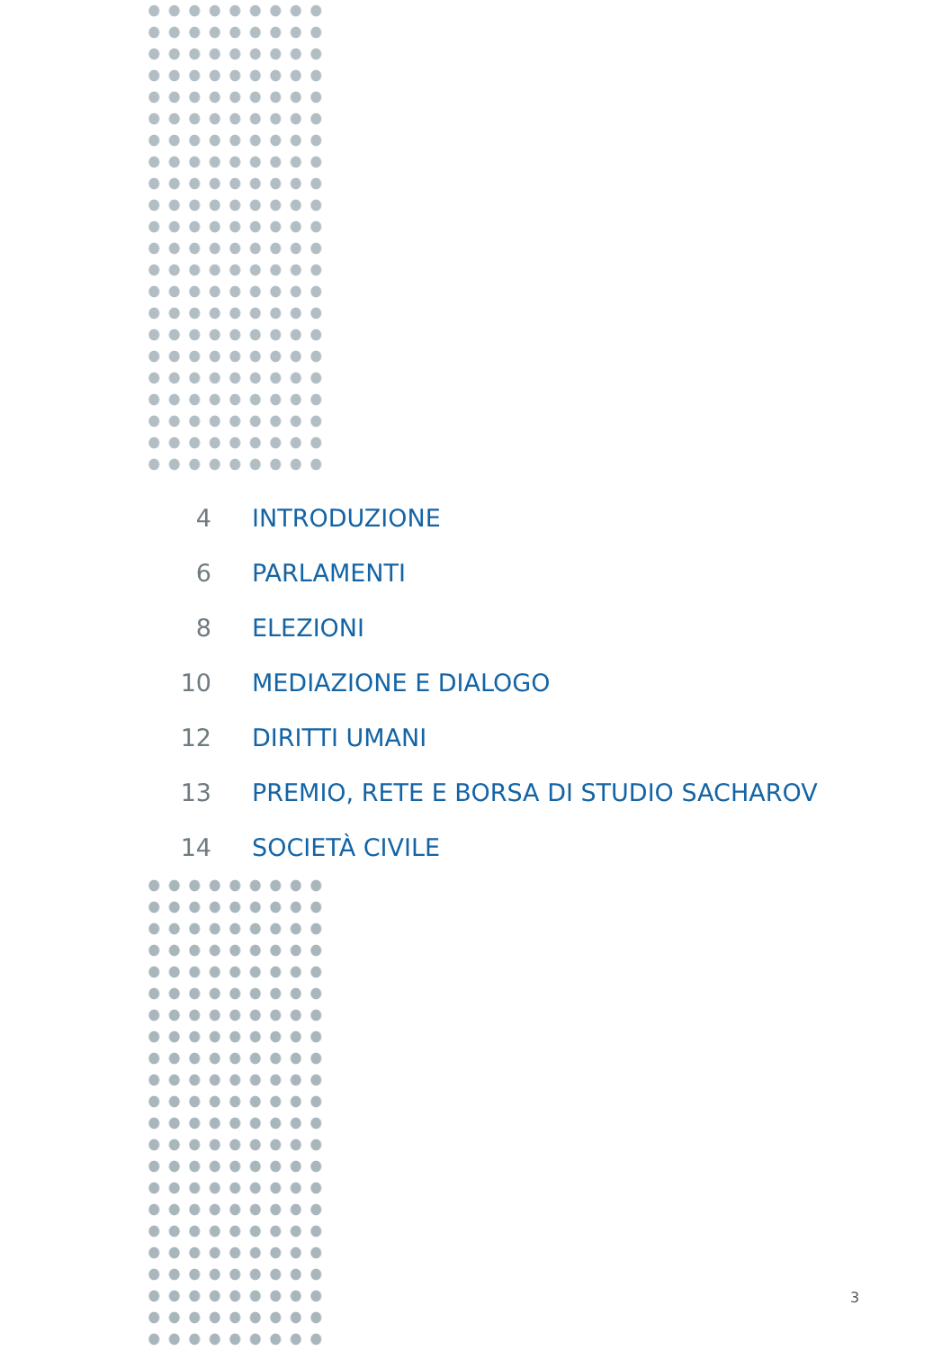4 INTRODUZIONE
6 PARLAMENTI
8 ELEZIONI
10 MEDIAZIONE E DIALOGO
12 DIRITTI UMANI
13 PREMIO, RETE E BORSA DI STUDIO SACHAROV
14 SOCIETÀ CIVILE
3